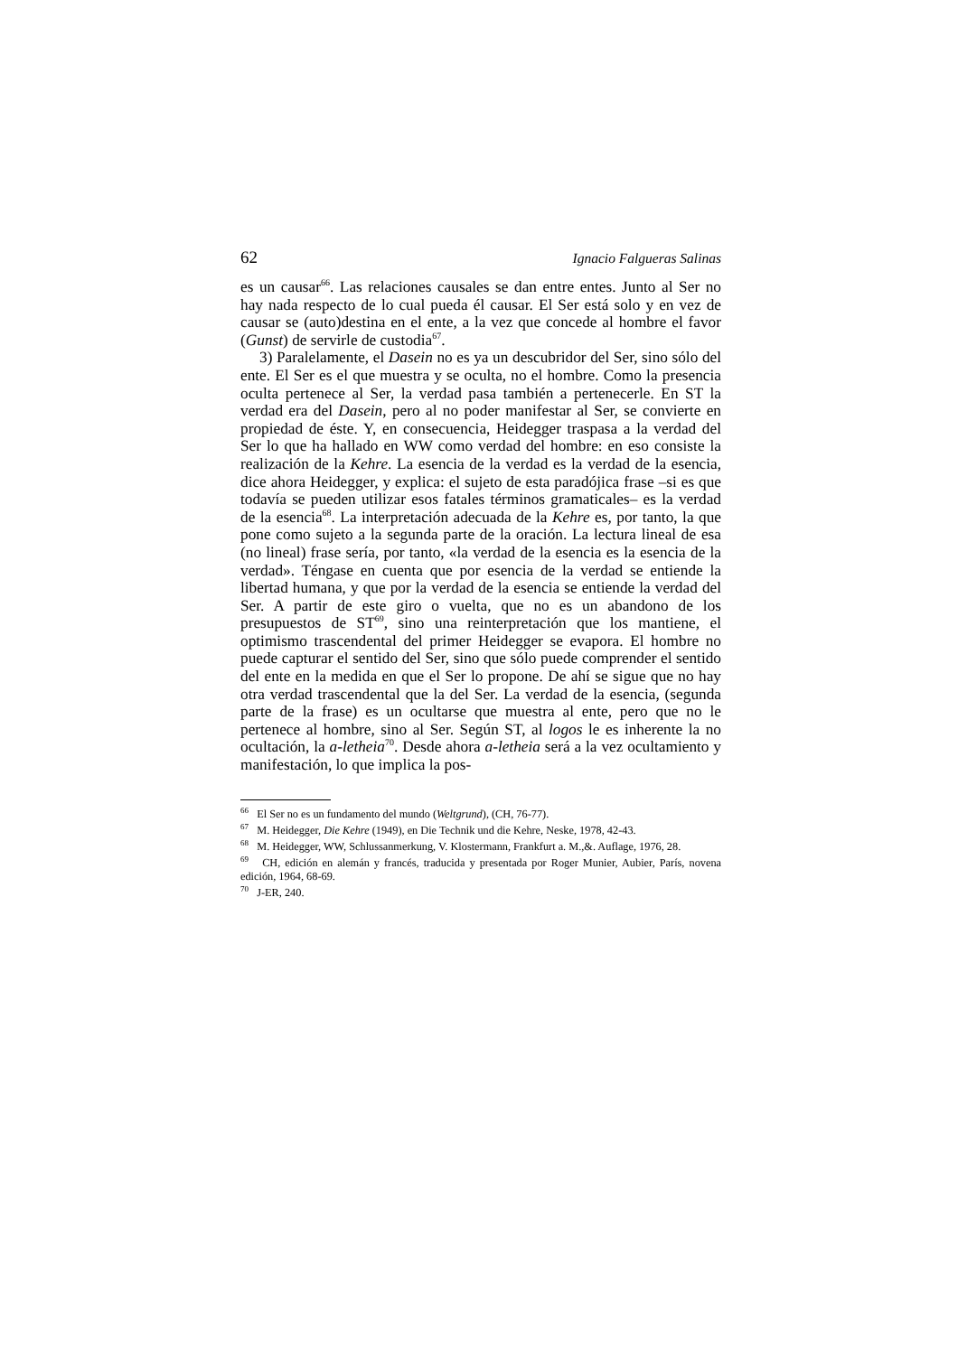62 Ignacio Falgueras Salinas
es un causar<sup>66</sup>. Las relaciones causales se dan entre entes. Junto al Ser no hay nada respecto de lo cual pueda él causar. El Ser está solo y en vez de causar se (auto)destina en el ente, a la vez que concede al hombre el favor (Gunst) de servirle de custodia<sup>67</sup>.
3) Paralelamente, el Dasein no es ya un descubridor del Ser, sino sólo del ente. El Ser es el que muestra y se oculta, no el hombre. Como la presencia oculta pertenece al Ser, la verdad pasa también a pertenecerle. En ST la verdad era del Dasein, pero al no poder manifestar al Ser, se convierte en propiedad de éste. Y, en consecuencia, Heidegger traspasa a la verdad del Ser lo que ha hallado en WW como verdad del hombre: en eso consiste la realización de la Kehre. La esencia de la verdad es la verdad de la esencia, dice ahora Heidegger, y explica: el sujeto de esta paradójica frase –si es que todavía se pueden utilizar esos fatales términos gramaticales– es la verdad de la esencia<sup>68</sup>. La interpretación adecuada de la Kehre es, por tanto, la que pone como sujeto a la segunda parte de la oración. La lectura lineal de esa (no lineal) frase sería, por tanto, «la verdad de la esencia es la esencia de la verdad». Téngase en cuenta que por esencia de la verdad se entiende la libertad humana, y que por la verdad de la esencia se entiende la verdad del Ser. A partir de este giro o vuelta, que no es un abandono de los presupuestos de ST<sup>69</sup>, sino una reinterpretación que los mantiene, el optimismo trascendental del primer Heidegger se evapora. El hombre no puede capturar el sentido del Ser, sino que sólo puede comprender el sentido del ente en la medida en que el Ser lo propone. De ahí se sigue que no hay otra verdad trascendental que la del Ser. La verdad de la esencia, (segunda parte de la frase) es un ocultarse que muestra al ente, pero que no le pertenece al hombre, sino al Ser. Según ST, al logos le es inherente la no ocultación, la a-letheia<sup>70</sup>. Desde ahora a-letheia será a la vez ocultamiento y manifestación, lo que implica la pos-
<sup>66</sup> El Ser no es un fundamento del mundo (Weltgrund), (CH, 76-77).
<sup>67</sup> M. Heidegger, Die Kehre (1949), en Die Technik und die Kehre, Neske, 1978, 42-43.
<sup>68</sup> M. Heidegger, WW, Schlussanmerkung, V. Klostermann, Frankfurt a. M.,&. Auflage, 1976, 28.
<sup>69</sup> CH, edición en alemán y francés, traducida y presentada por Roger Munier, Aubier, París, novena edición, 1964, 68-69.
<sup>70</sup> J-ER, 240.